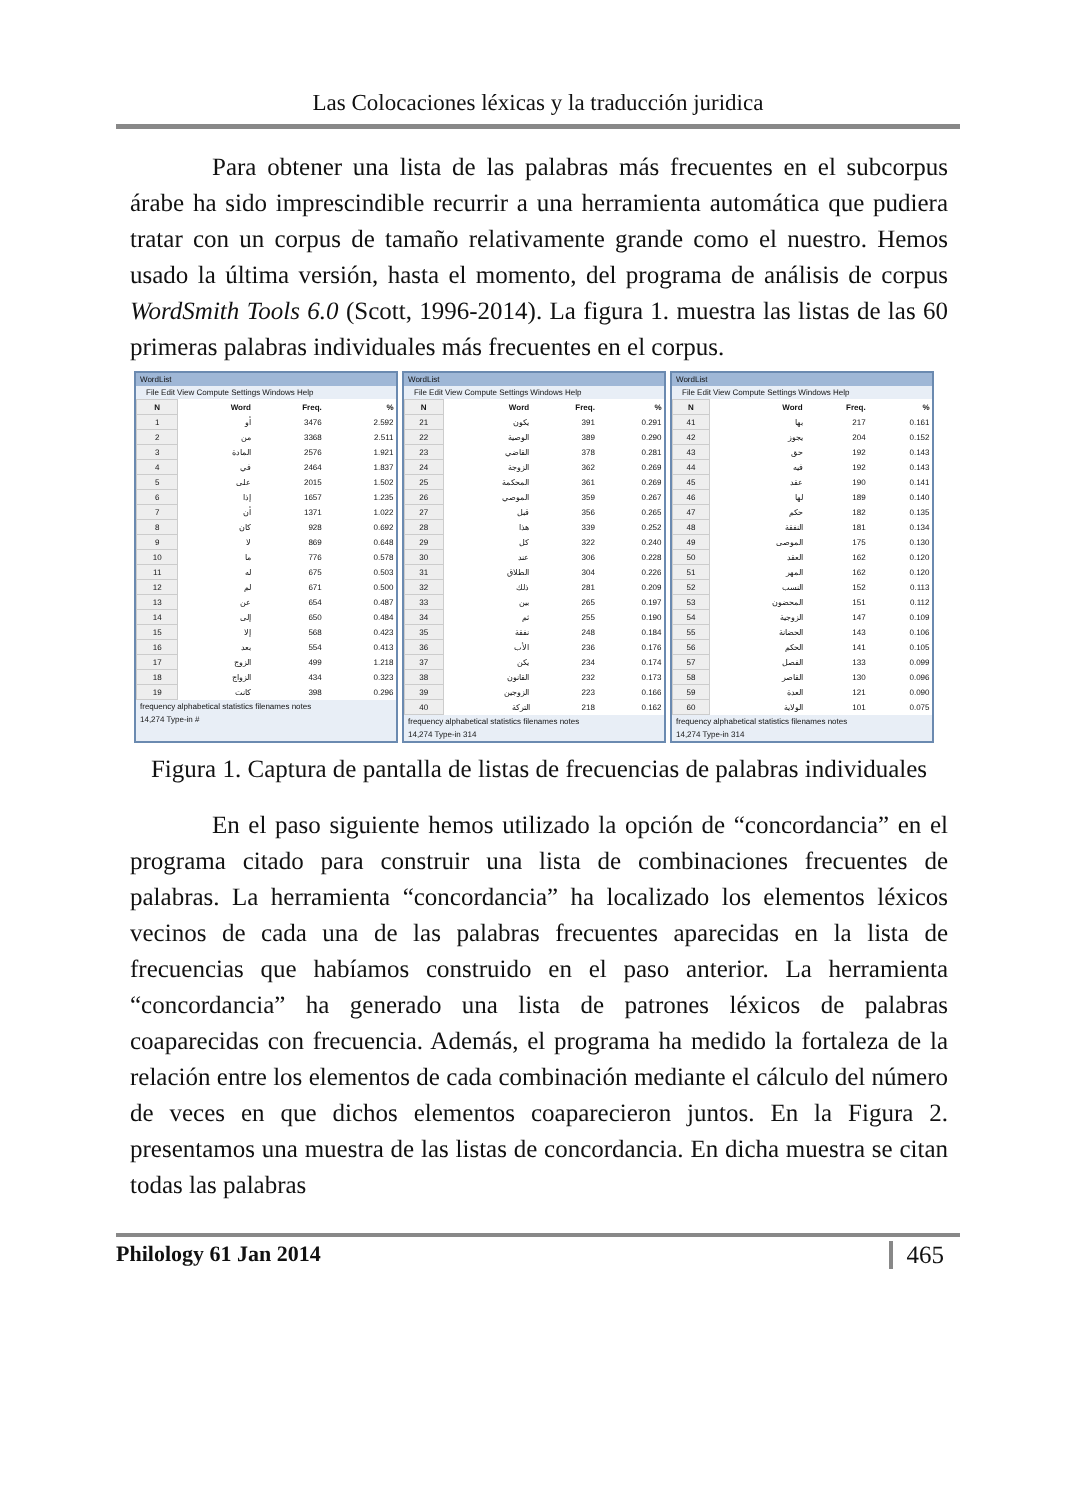Las Colocaciones léxicas y la traducción juridica
Para obtener una lista de las palabras más frecuentes en el subcorpus árabe ha sido imprescindible recurrir a una herramienta automática que pudiera tratar con un corpus de tamaño relativamente grande como el nuestro. Hemos usado la última versión, hasta el momento, del programa de análisis de corpus WordSmith Tools 6.0 (Scott, 1996-2014). La figura 1. muestra las listas de las 60 primeras palabras individuales más frecuentes en el corpus.
WordList
File Edit View Compute Settings Windows Help
| N | Word | Freq. | % |
| --- | --- | --- | --- |
| 1 | أو | 3476 | 2.592 |
| 2 | من | 3368 | 2.511 |
| 3 | المادة | 2576 | 1.921 |
| 4 | في | 2464 | 1.837 |
| 5 | على | 2015 | 1.502 |
| 6 | إذا | 1657 | 1.235 |
| 7 | أن | 1371 | 1.022 |
| 8 | كان | 928 | 0.692 |
| 9 | لا | 869 | 0.648 |
| 10 | ما | 776 | 0.578 |
| 11 | له | 675 | 0.503 |
| 12 | لم | 671 | 0.500 |
| 13 | عن | 654 | 0.487 |
| 14 | إلى | 650 | 0.484 |
| 15 | إلا | 568 | 0.423 |
| 16 | بعد | 554 | 0.413 |
| 17 | الزوج | 499 | 1.218 |
| 18 | الزواج | 434 | 0.323 |
| 19 | كانت | 398 | 0.296 |
frequency alphabetical statistics filenames notes
14,274 Type-in #
WordList
File Edit View Compute Settings Windows Help
| N | Word | Freq. | % |
| --- | --- | --- | --- |
| 21 | يكون | 391 | 0.291 |
| 22 | الوصية | 389 | 0.290 |
| 23 | القاضي | 378 | 0.281 |
| 24 | الزوجة | 362 | 0.269 |
| 25 | المحكمة | 361 | 0.269 |
| 26 | الموصي | 359 | 0.267 |
| 27 | قبل | 356 | 0.265 |
| 28 | هذا | 339 | 0.252 |
| 29 | كل | 322 | 0.240 |
| 30 | عند | 306 | 0.228 |
| 31 | الطلاق | 304 | 0.226 |
| 32 | ذلك | 281 | 0.209 |
| 33 | بين | 265 | 0.197 |
| 34 | ثم | 255 | 0.190 |
| 35 | نفقة | 248 | 0.184 |
| 36 | الأب | 236 | 0.176 |
| 37 | يكن | 234 | 0.174 |
| 38 | القانون | 232 | 0.173 |
| 39 | الزوجين | 223 | 0.166 |
| 40 | التركة | 218 | 0.162 |
frequency alphabetical statistics filenames notes
14,274 Type-in 314
WordList
File Edit View Compute Settings Windows Help
| N | Word | Freq. | % |
| --- | --- | --- | --- |
| 41 | بها | 217 | 0.161 |
| 42 | يجوز | 204 | 0.152 |
| 43 | حق | 192 | 0.143 |
| 44 | فيه | 192 | 0.143 |
| 45 | عقد | 190 | 0.141 |
| 46 | لها | 189 | 0.140 |
| 47 | حكم | 182 | 0.135 |
| 48 | النفقة | 181 | 0.134 |
| 49 | الموصى | 175 | 0.130 |
| 50 | العقد | 162 | 0.120 |
| 51 | المهر | 162 | 0.120 |
| 52 | النسب | 152 | 0.113 |
| 53 | المحضون | 151 | 0.112 |
| 54 | الزوجية | 147 | 0.109 |
| 55 | الحضانة | 143 | 0.106 |
| 56 | الحكم | 141 | 0.105 |
| 57 | الفصل | 133 | 0.099 |
| 58 | القاصر | 130 | 0.096 |
| 59 | العدة | 121 | 0.090 |
| 60 | الولاية | 101 | 0.075 |
frequency alphabetical statistics filenames notes
14,274 Type-in 314
Figura 1. Captura de pantalla de listas de frecuencias de palabras individuales
En el paso siguiente hemos utilizado la opción de “concordancia” en el programa citado para construir una lista de combinaciones frecuentes de palabras. La herramienta “concordancia” ha localizado los elementos léxicos vecinos de cada una de las palabras frecuentes aparecidas en la lista de frecuencias que habíamos construido en el paso anterior. La herramienta “concordancia” ha generado una lista de patrones léxicos de palabras coaparecidas con frecuencia. Además, el programa ha medido la fortaleza de la relación entre los elementos de cada combinación mediante el cálculo del número de veces en que dichos elementos coaparecieron juntos. En la Figura 2. presentamos una muestra de las listas de concordancia. En dicha muestra se citan todas las palabras
Philology 61 Jan 2014 465